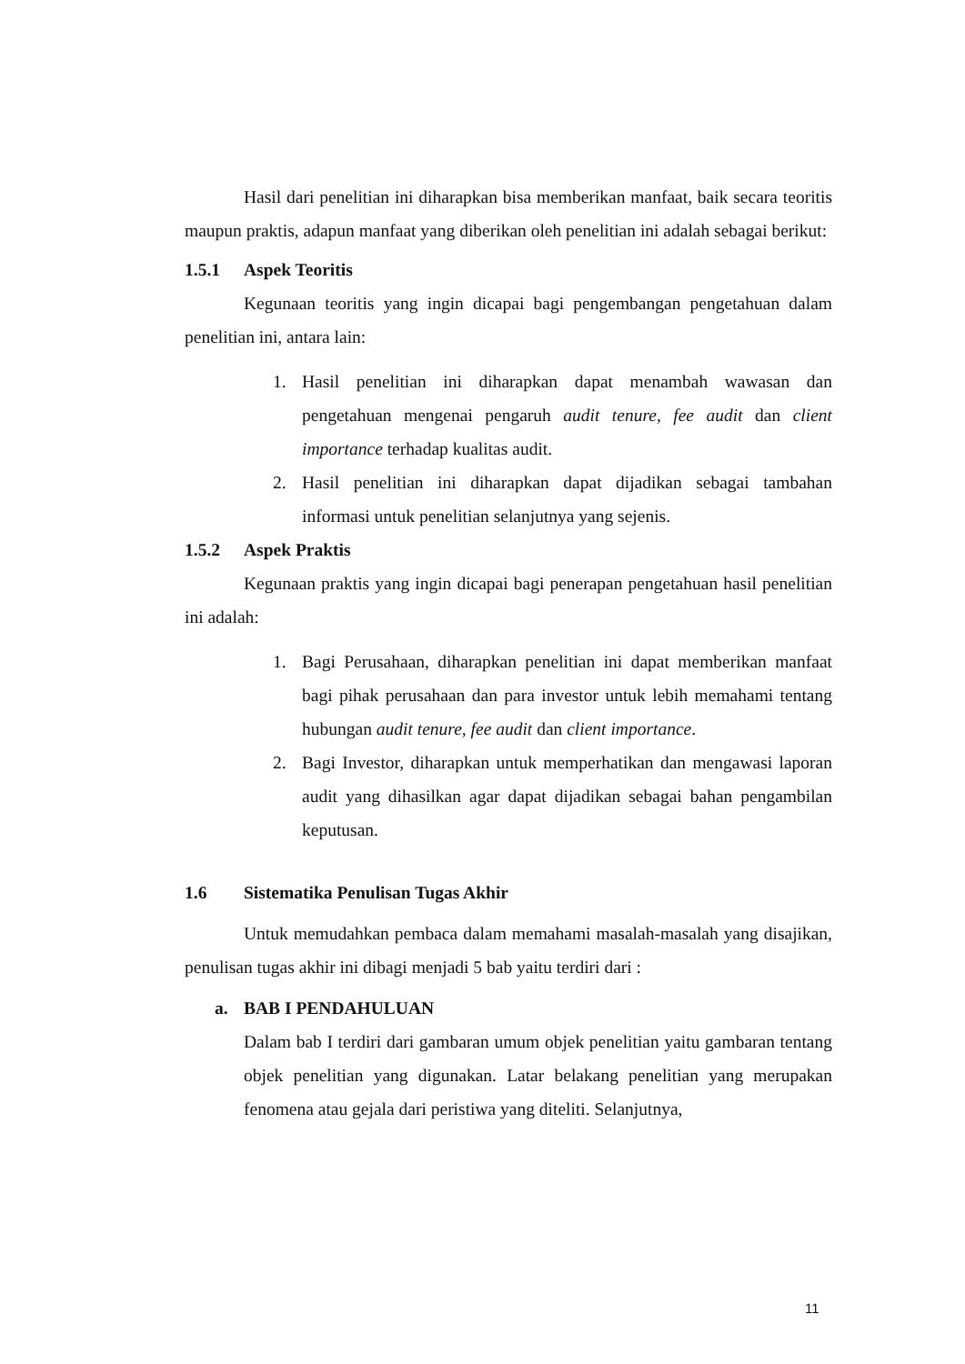Hasil dari penelitian ini diharapkan bisa memberikan manfaat, baik secara teoritis maupun praktis, adapun manfaat yang diberikan oleh penelitian ini adalah sebagai berikut:
1.5.1 Aspek Teoritis
Kegunaan teoritis yang ingin dicapai bagi pengembangan pengetahuan dalam penelitian ini, antara lain:
1. Hasil penelitian ini diharapkan dapat menambah wawasan dan pengetahuan mengenai pengaruh audit tenure, fee audit dan client importance terhadap kualitas audit.
2. Hasil penelitian ini diharapkan dapat dijadikan sebagai tambahan informasi untuk penelitian selanjutnya yang sejenis.
1.5.2 Aspek Praktis
Kegunaan praktis yang ingin dicapai bagi penerapan pengetahuan hasil penelitian ini adalah:
1. Bagi Perusahaan, diharapkan penelitian ini dapat memberikan manfaat bagi pihak perusahaan dan para investor untuk lebih memahami tentang hubungan audit tenure, fee audit dan client importance.
2. Bagi Investor, diharapkan untuk memperhatikan dan mengawasi laporan audit yang dihasilkan agar dapat dijadikan sebagai bahan pengambilan keputusan.
1.6 Sistematika Penulisan Tugas Akhir
Untuk memudahkan pembaca dalam memahami masalah-masalah yang disajikan, penulisan tugas akhir ini dibagi menjadi 5 bab yaitu terdiri dari :
a. BAB I PENDAHULUAN
Dalam bab I terdiri dari gambaran umum objek penelitian yaitu gambaran tentang objek penelitian yang digunakan. Latar belakang penelitian yang merupakan fenomena atau gejala dari peristiwa yang diteliti. Selanjutnya,
11